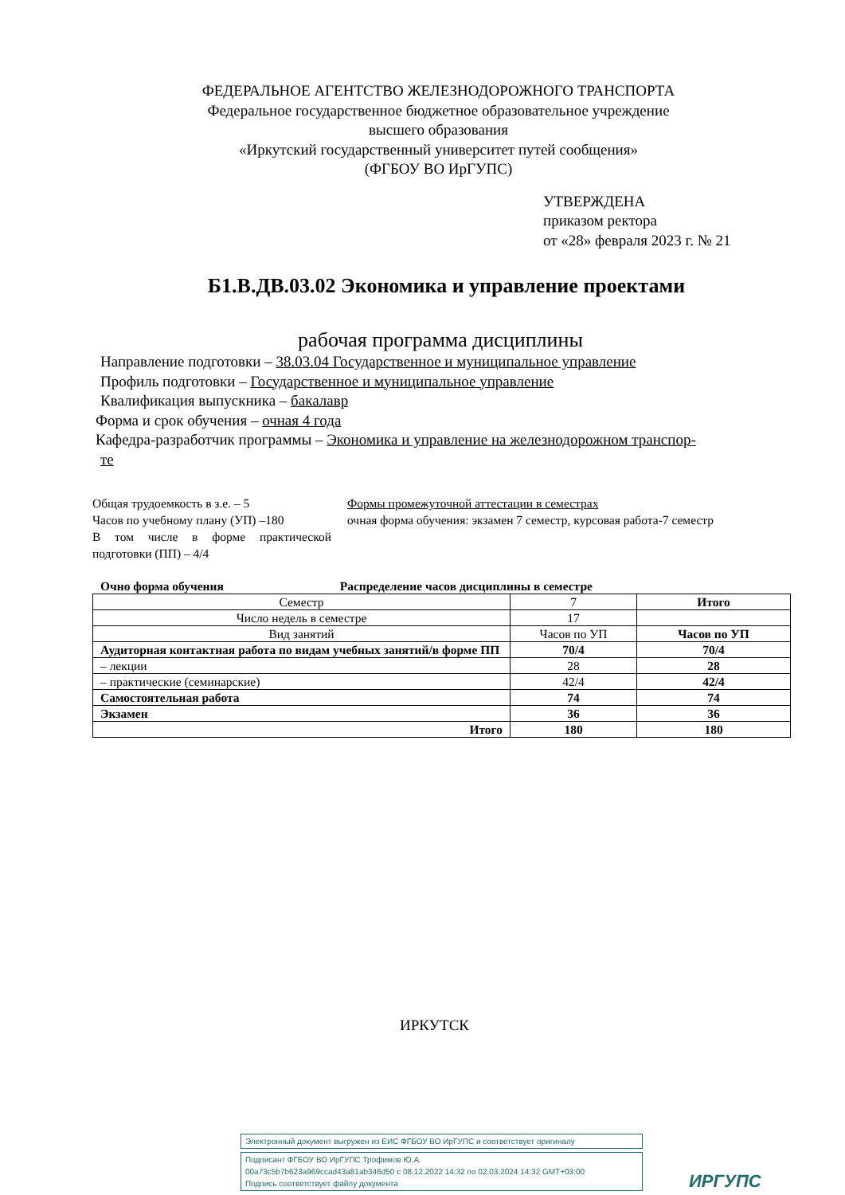ФЕДЕРАЛЬНОЕ АГЕНТСТВО ЖЕЛЕЗНОДОРОЖНОГО ТРАНСПОРТА
Федеральное государственное бюджетное образовательное учреждение
высшего образования
«Иркутский государственный университет путей сообщения»
(ФГБОУ ВО ИрГУПС)
УТВЕРЖДЕНА
приказом ректора
от «28» февраля 2023 г. № 21
Б1.В.ДВ.03.02 Экономика и управление проектами
рабочая программа дисциплины
Направление подготовки – 38.03.04 Государственное и муниципальное управление
Профиль подготовки – Государственное и муниципальное управление
Квалификация выпускника – бакалавр
Форма и срок обучения – очная 4 года
Кафедра-разработчик программы – Экономика и управление на железнодорожном транспор-
те
Общая трудоемкость в з.е. – 5
Часов по учебному плану (УП) –180
В том числе в форме практической подготовки (ПП) – 4/4
Формы промежуточной аттестации в семестрах
очная форма обучения: экзамен 7 семестр, курсовая работа-7 семестр
Очно форма обучения Распределение часов дисциплины в семестре
| Семестр | 7 | Итого |
| Число недель в семестре | 17 | |
| Вид занятий | Часов по УП | Часов по УП |
| Аудиторная контактная работа по видам учебных занятий/в форме ПП | 70/4 | 70/4 |
| – лекции | 28 | 28 |
| – практические (семинарские) | 42/4 | 42/4 |
| Самостоятельная работа | 74 | 74 |
| Экзамен | 36 | 36 |
| Итого | 180 | 180 |
ИРКУТСК
Электронный документ выгружен из ЕИС ФГБОУ ВО ИрГУПС и соответствует оригиналу
Подписант ФГБОУ ВО ИрГУПС Трофимов Ю.А.
00a73c5b7b623a969ccad43a81ab346d50 с 08.12.2022 14:32 по 02.03.2024 14:32 GMT+03:00
Подпись соответствует файлу документа
ИРГУПС